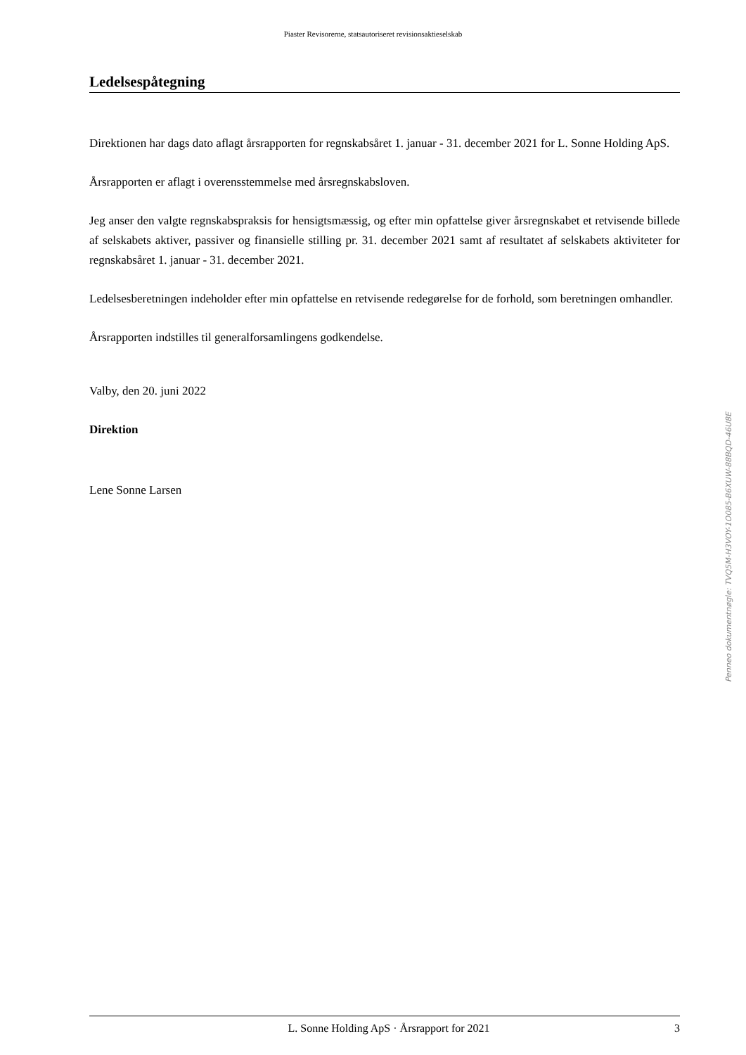Piaster Revisorerne, statsautoriseret revisionsaktieselskab
Ledelsespåtegning
Direktionen har dags dato aflagt årsrapporten for regnskabsåret 1. januar - 31. december 2021 for L. Sonne Holding ApS.
Årsrapporten er aflagt i overensstemmelse med årsregnskabsloven.
Jeg anser den valgte regnskabspraksis for hensigtsmæssig, og efter min opfattelse giver årsregnskabet et retvisende billede af selskabets aktiver, passiver og finansielle stilling pr. 31. december 2021 samt af resultatet af selskabets aktiviteter for regnskabsåret 1. januar - 31. december 2021.
Ledelsesberetningen indeholder efter min opfattelse en retvisende redegørelse for de forhold, som beretningen omhandler.
Årsrapporten indstilles til generalforsamlingens godkendelse.
Valby, den 20. juni 2022
Direktion
Lene Sonne Larsen
Penneo dokumentnøgle: TVQ5M-H3VOY-1O085-B6XUW-88BQD-46U8E
L. Sonne Holding ApS · Årsrapport for 2021 3